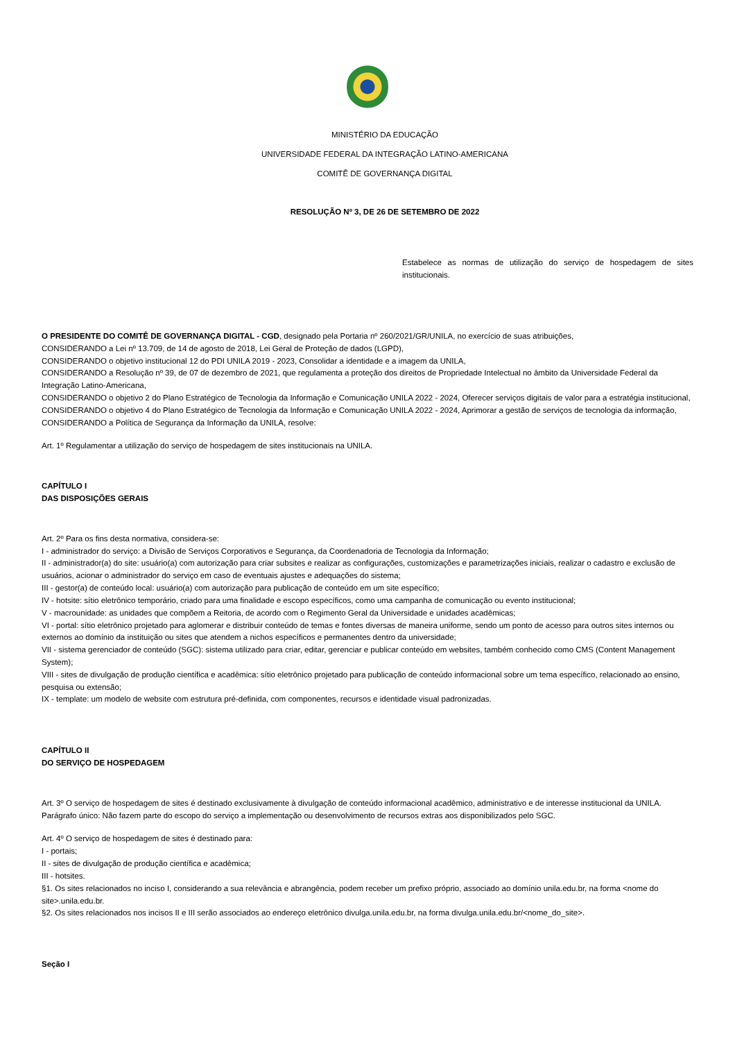MINISTÉRIO DA EDUCAÇÃO
UNIVERSIDADE FEDERAL DA INTEGRAÇÃO LATINO-AMERICANA
COMITÊ DE GOVERNANÇA DIGITAL
RESOLUÇÃO Nº 3, DE 26 DE SETEMBRO DE 2022
Estabelece as normas de utilização do serviço de hospedagem de sites institucionais.
O PRESIDENTE DO COMITÊ DE GOVERNANÇA DIGITAL - CGD, designado pela Portaria nº 260/2021/GR/UNILA, no exercício de suas atribuições,
CONSIDERANDO a Lei nº 13.709, de 14 de agosto de 2018, Lei Geral de Proteção de dados (LGPD),
CONSIDERANDO o objetivo institucional 12 do PDI UNILA 2019 - 2023, Consolidar a identidade e a imagem da UNILA,
CONSIDERANDO a Resolução nº 39, de 07 de dezembro de 2021, que regulamenta a proteção dos direitos de Propriedade Intelectual no âmbito da Universidade Federal da Integração Latino-Americana,
CONSIDERANDO o objetivo 2 do Plano Estratégico de Tecnologia da Informação e Comunicação UNILA 2022 - 2024, Oferecer serviços digitais de valor para a estratégia institucional,
CONSIDERANDO o objetivo 4 do Plano Estratégico de Tecnologia da Informação e Comunicação UNILA 2022 - 2024, Aprimorar a gestão de serviços de tecnologia da informação,
CONSIDERANDO a Política de Segurança da Informação da UNILA, resolve:
Art. 1º Regulamentar a utilização do serviço de hospedagem de sites institucionais na UNILA.
CAPÍTULO I
DAS DISPOSIÇÕES GERAIS
Art. 2º Para os fins desta normativa, considera-se:
I - administrador do serviço: a Divisão de Serviços Corporativos e Segurança, da Coordenadoria de Tecnologia da Informação;
II - administrador(a) do site: usuário(a) com autorização para criar subsites e realizar as configurações, customizações e parametrizações iniciais, realizar o cadastro e exclusão de usuários, acionar o administrador do serviço em caso de eventuais ajustes e adequações do sistema;
III - gestor(a) de conteúdo local: usuário(a) com autorização para publicação de conteúdo em um site específico;
IV - hotsite: sítio eletrônico temporário, criado para uma finalidade e escopo específicos, como uma campanha de comunicação ou evento institucional;
V - macrounidade: as unidades que compõem a Reitoria, de acordo com o Regimento Geral da Universidade e unidades acadêmicas;
VI - portal: sítio eletrônico projetado para aglomerar e distribuir conteúdo de temas e fontes diversas de maneira uniforme, sendo um ponto de acesso para outros sites internos ou externos ao domínio da instituição ou sites que atendem a nichos específicos e permanentes dentro da universidade;
VII - sistema gerenciador de conteúdo (SGC): sistema utilizado para criar, editar, gerenciar e publicar conteúdo em websites, também conhecido como CMS (Content Management System);
VIII - sites de divulgação de produção científica e acadêmica: sítio eletrônico projetado para publicação de conteúdo informacional sobre um tema específico, relacionado ao ensino, pesquisa ou extensão;
IX - template: um modelo de website com estrutura pré-definida, com componentes, recursos e identidade visual padronizadas.
CAPÍTULO II
DO SERVIÇO DE HOSPEDAGEM
Art. 3º O serviço de hospedagem de sites é destinado exclusivamente à divulgação de conteúdo informacional acadêmico, administrativo e de interesse institucional da UNILA.
Parágrafo único: Não fazem parte do escopo do serviço a implementação ou desenvolvimento de recursos extras aos disponibilizados pelo SGC.
Art. 4º O serviço de hospedagem de sites é destinado para:
I - portais;
II - sites de divulgação de produção científica e acadêmica;
III - hotsites.
§1. Os sites relacionados no inciso I, considerando a sua relevância e abrangência, podem receber um prefixo próprio, associado ao domínio unila.edu.br, na forma <nome do site>.unila.edu.br.
§2. Os sites relacionados nos incisos II e III serão associados ao endereço eletrônico divulga.unila.edu.br, na forma divulga.unila.edu.br/<nome_do_site>.
Seção I